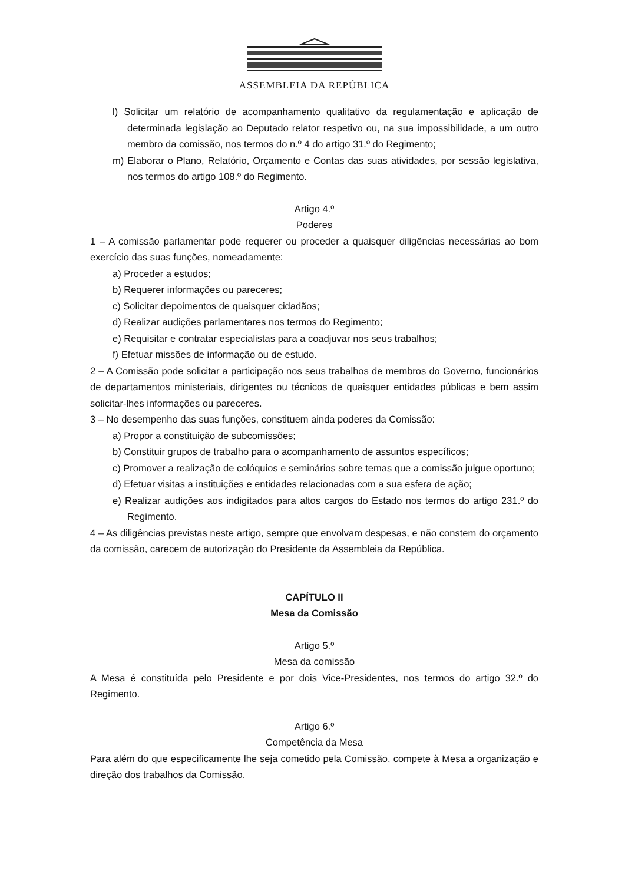ASSEMBLEIA DA REPÚBLICA
l) Solicitar um relatório de acompanhamento qualitativo da regulamentação e aplicação de determinada legislação ao Deputado relator respetivo ou, na sua impossibilidade, a um outro membro da comissão, nos termos do n.º 4 do artigo 31.º do Regimento;
m) Elaborar o Plano, Relatório, Orçamento e Contas das suas atividades, por sessão legislativa, nos termos do artigo 108.º do Regimento.
Artigo 4.º
Poderes
1 – A comissão parlamentar pode requerer ou proceder a quaisquer diligências necessárias ao bom exercício das suas funções, nomeadamente:
a) Proceder a estudos;
b) Requerer informações ou pareceres;
c) Solicitar depoimentos de quaisquer cidadãos;
d) Realizar audições parlamentares nos termos do Regimento;
e) Requisitar e contratar especialistas para a coadjuvar nos seus trabalhos;
f) Efetuar missões de informação ou de estudo.
2 – A Comissão pode solicitar a participação nos seus trabalhos de membros do Governo, funcionários de departamentos ministeriais, dirigentes ou técnicos de quaisquer entidades públicas e bem assim solicitar-lhes informações ou pareceres.
3 – No desempenho das suas funções, constituem ainda poderes da Comissão:
a) Propor a constituição de subcomissões;
b) Constituir grupos de trabalho para o acompanhamento de assuntos específicos;
c) Promover a realização de colóquios e seminários sobre temas que a comissão julgue oportuno;
d) Efetuar visitas a instituições e entidades relacionadas com a sua esfera de ação;
e) Realizar audições aos indigitados para altos cargos do Estado nos termos do artigo 231.º do Regimento.
4 – As diligências previstas neste artigo, sempre que envolvam despesas, e não constem do orçamento da comissão, carecem de autorização do Presidente da Assembleia da República.
CAPÍTULO II
Mesa da Comissão
Artigo 5.º
Mesa da comissão
A Mesa é constituída pelo Presidente e por dois Vice-Presidentes, nos termos do artigo 32.º do Regimento.
Artigo 6.º
Competência da Mesa
Para além do que especificamente lhe seja cometido pela Comissão, compete à Mesa a organização e direção dos trabalhos da Comissão.